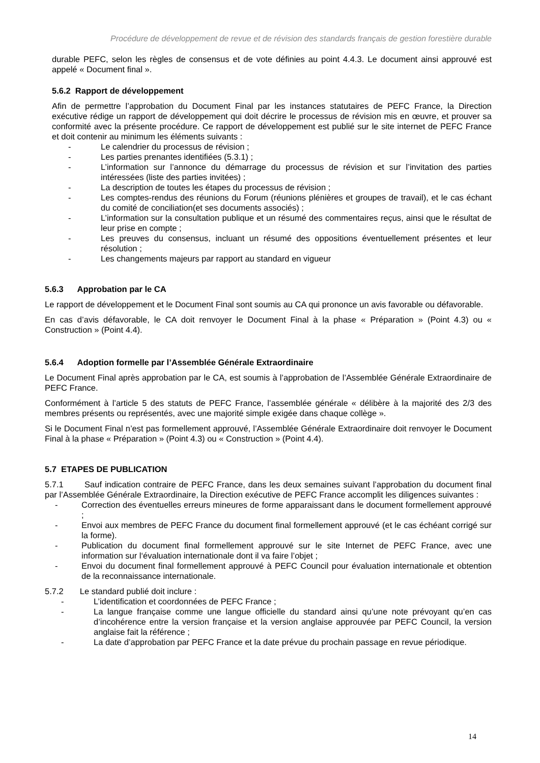Procédure de développement de revue et de révision des standards français de gestion forestière durable
durable PEFC, selon les règles de consensus et de vote définies au point 4.4.3. Le document ainsi approuvé est appelé « Document final ».
5.6.2 Rapport de développement
Afin de permettre l’approbation du Document Final par les instances statutaires de PEFC France, la Direction exécutive rédige un rapport de développement qui doit décrire le processus de révision mis en œuvre, et prouver sa conformité avec la présente procédure. Ce rapport de développement est publié sur le site internet de PEFC France et doit contenir au minimum les éléments suivants :
- Le calendrier du processus de révision ;
- Les parties prenantes identifiées (5.3.1) ;
- L’information sur l’annonce du démarrage du processus de révision et sur l’invitation des parties intéressées (liste des parties invitées) ;
- La description de toutes les étapes du processus de révision ;
- Les comptes-rendus des réunions du Forum (réunions plénières et groupes de travail), et le cas échant du comité de conciliation(et ses documents associés) ;
- L’information sur la consultation publique et un résumé des commentaires reçus, ainsi que le résultat de leur prise en compte ;
- Les preuves du consensus, incluant un résumé des oppositions éventuellement présentes et leur résolution ;
- Les changements majeurs par rapport au standard en vigueur
5.6.3 Approbation par le CA
Le rapport de développement et le Document Final sont soumis au CA qui prononce un avis favorable ou défavorable.
En cas d’avis défavorable, le CA doit renvoyer le Document Final à la phase « Préparation » (Point 4.3) ou « Construction » (Point 4.4).
5.6.4 Adoption formelle par l’Assemblée Générale Extraordinaire
Le Document Final après approbation par le CA, est soumis à l’approbation de l’Assemblée Générale Extraordinaire de PEFC France.
Conformément à l’article 5 des statuts de PEFC France, l’assemblée générale « délibère à la majorité des 2/3 des membres présents ou représentés, avec une majorité simple exigée dans chaque collège ».
Si le Document Final n’est pas formellement approuvé, l’Assemblée Générale Extraordinaire doit renvoyer le Document Final à la phase « Préparation » (Point 4.3) ou « Construction » (Point 4.4).
5.7 ETAPES DE PUBLICATION
5.7.1 Sauf indication contraire de PEFC France, dans les deux semaines suivant l’approbation du document final par l’Assemblée Générale Extraordinaire, la Direction exécutive de PEFC France accomplit les diligences suivantes :
- Correction des éventuelles erreurs mineures de forme apparaissant dans le document formellement approuvé ;
- Envoi aux membres de PEFC France du document final formellement approuvé (et le cas échéant corrigé sur la forme).
- Publication du document final formellement approuvé sur le site Internet de PEFC France, avec une information sur l‘évaluation internationale dont il va faire l’objet ;
- Envoi du document final formellement approuvé à PEFC Council pour évaluation internationale et obtention de la reconnaissance internationale.
5.7.2 Le standard publié doit inclure :
- L’identification et coordonnées de PEFC France ;
- La langue française comme une langue officielle du standard ainsi qu’une note prévoyant qu’en cas d’incohérence entre la version française et la version anglaise approuvée par PEFC Council, la version anglaise fait la référence ;
- La date d’approbation par PEFC France et la date prévue du prochain passage en revue périodique.
14